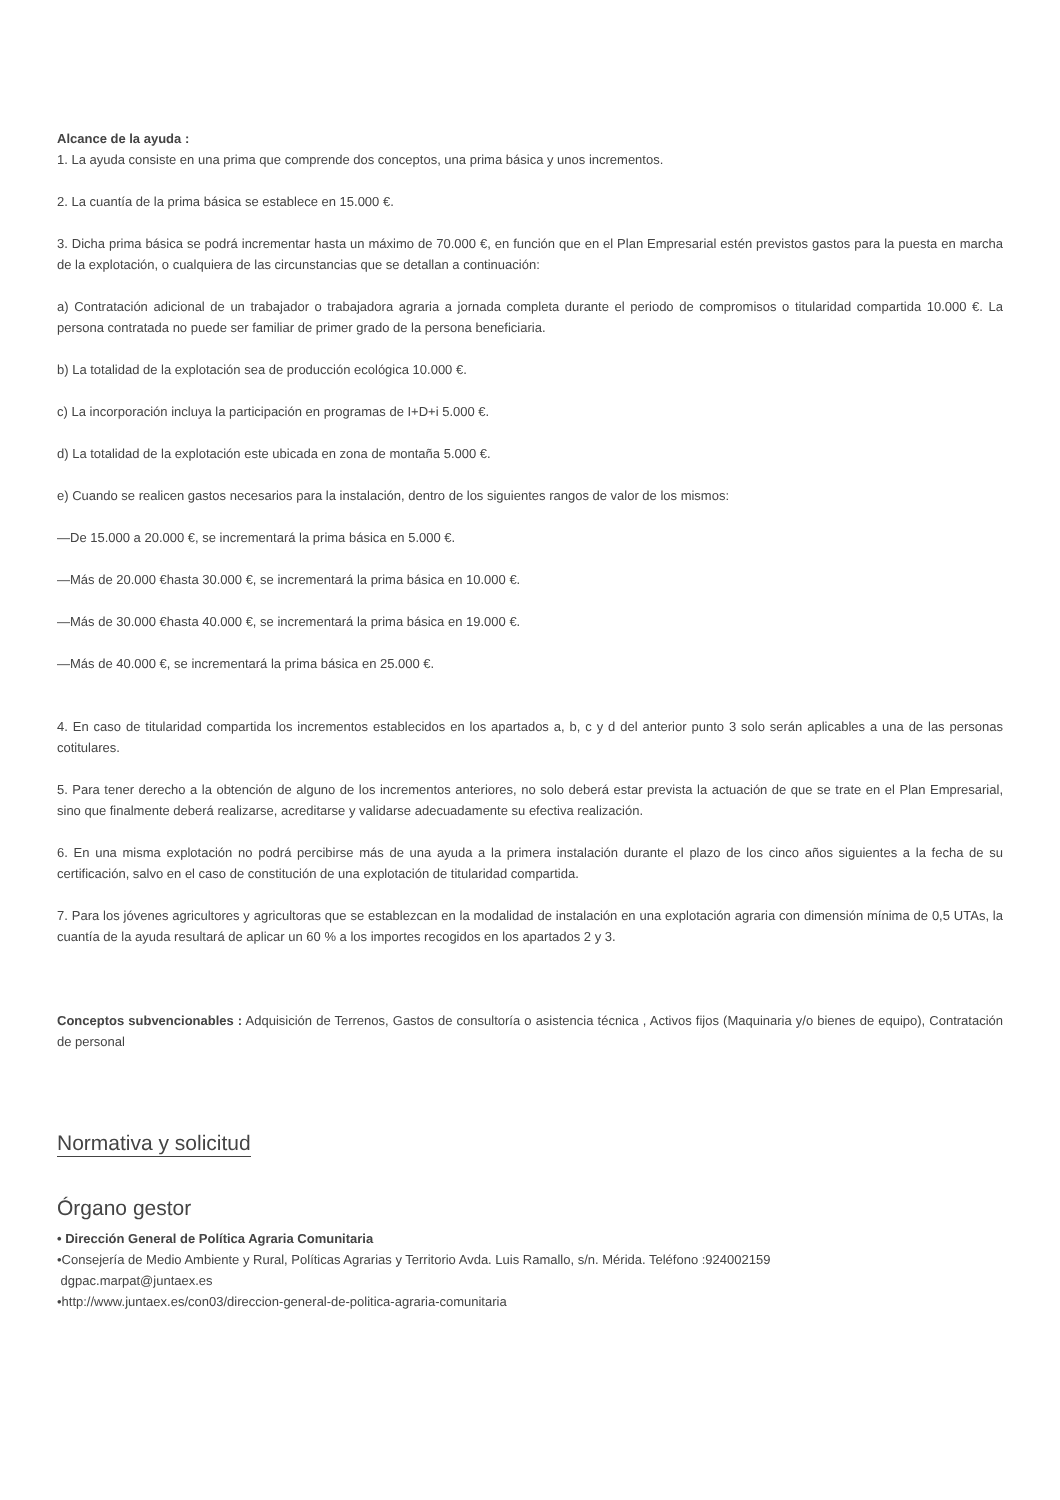Alcance de la ayuda :
1. La ayuda consiste en una prima que comprende dos conceptos, una prima básica y unos incrementos.
2. La cuantía de la prima básica se establece en 15.000 €.
3. Dicha prima básica se podrá incrementar hasta un máximo de 70.000 €, en función que en el Plan Empresarial estén previstos gastos para la puesta en marcha de la explotación, o cualquiera de las circunstancias que se detallan a continuación:
a) Contratación adicional de un trabajador o trabajadora agraria a jornada completa durante el periodo de compromisos o titularidad compartida 10.000 €. La persona contratada no puede ser familiar de primer grado de la persona beneficiaria.
b) La totalidad de la explotación sea de producción ecológica 10.000 €.
c) La incorporación incluya la participación en programas de I+D+i 5.000 €.
d) La totalidad de la explotación este ubicada en zona de montaña 5.000 €.
e) Cuando se realicen gastos necesarios para la instalación, dentro de los siguientes rangos de valor de los mismos:
—De 15.000 a 20.000 €, se incrementará la prima básica en 5.000 €.
—Más de 20.000 €hasta 30.000 €, se incrementará la prima básica en 10.000 €.
—Más de 30.000 €hasta 40.000 €, se incrementará la prima básica en 19.000 €.
—Más de 40.000 €, se incrementará la prima básica en 25.000 €.
4. En caso de titularidad compartida los incrementos establecidos en los apartados a, b, c y d del anterior punto 3 solo serán aplicables a una de las personas cotitulares.
5. Para tener derecho a la obtención de alguno de los incrementos anteriores, no solo deberá estar prevista la actuación de que se trate en el Plan Empresarial, sino que finalmente deberá realizarse, acreditarse y validarse adecuadamente su efectiva realización.
6. En una misma explotación no podrá percibirse más de una ayuda a la primera instalación durante el plazo de los cinco años siguientes a la fecha de su certificación, salvo en el caso de constitución de una explotación de titularidad compartida.
7. Para los jóvenes agricultores y agricultoras que se establezcan en la modalidad de instalación en una explotación agraria con dimensión mínima de 0,5 UTAs, la cuantía de la ayuda resultará de aplicar un 60 % a los importes recogidos en los apartados 2 y 3.
Conceptos subvencionables : Adquisición de Terrenos, Gastos de consultoría o asistencia técnica , Activos fijos (Maquinaria y/o bienes de equipo), Contratación de personal
Normativa y solicitud
Órgano gestor
• Dirección General de Política Agraria Comunitaria
•Consejería de Medio Ambiente y Rural, Políticas Agrarias y Territorio Avda. Luis Ramallo, s/n. Mérida. Teléfono :924002159
dgpac.marpat@juntaex.es
•http://www.juntaex.es/con03/direccion-general-de-politica-agraria-comunitaria